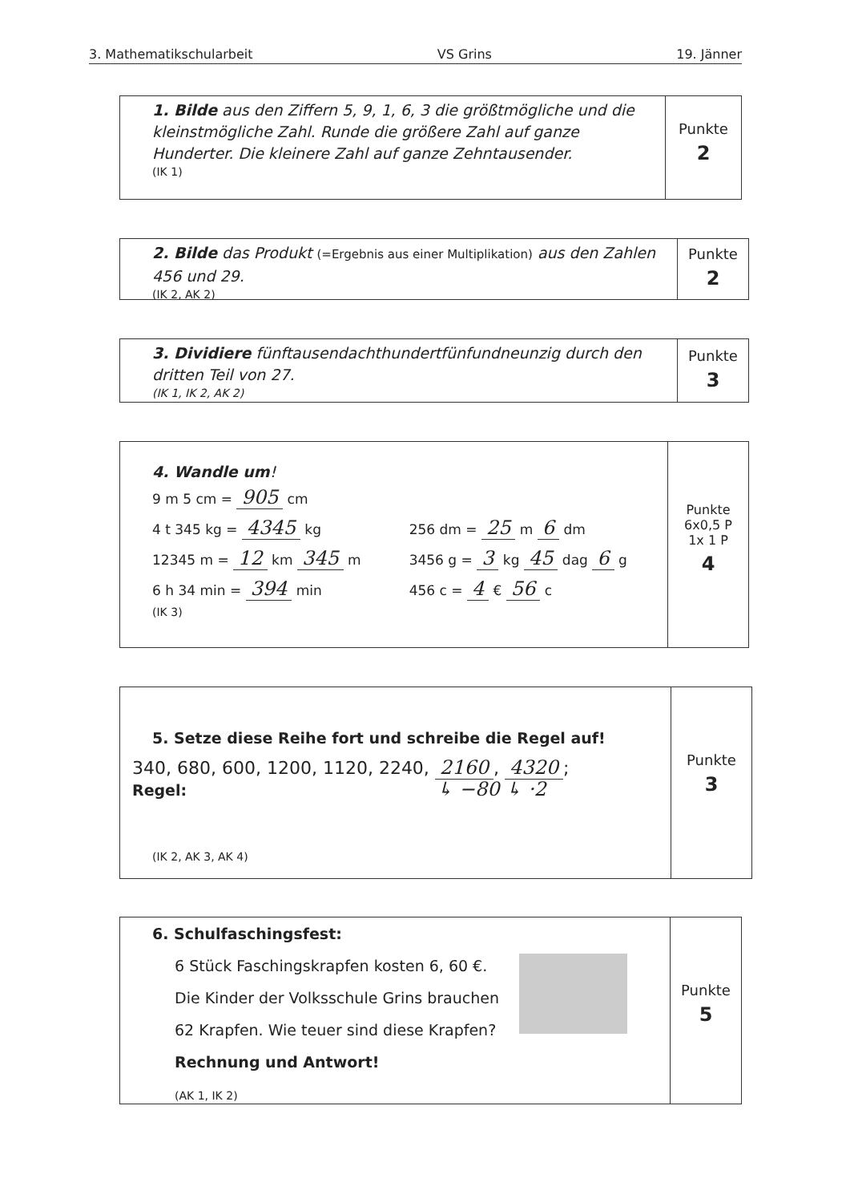3. Mathematikschularbeit VS Grins 19. Jänner
1. Bilde aus den Ziffern 5, 9, 1, 6, 3 die größtmögliche und die kleinstmögliche Zahl. Runde die größere Zahl auf ganze Hunderter. Die kleinere Zahl auf ganze Zehntausender.
(IK 1)
Punkte
2
2. Bilde das Produkt (=Ergebnis aus einer Multiplikation) aus den Zahlen 456 und 29.
(IK 2, AK 2)
Punkte
2
3. Dividiere fünftausendachthundertfünfundneunzig durch den dritten Teil von 27.
(IK 1, IK 2, AK 2)
Punkte
3
4. Wandle um!
9 m 5 cm = 905 cm
4 t 345 kg = 4345 kg
12345 m = 12 km 345 m
6 h 34 min = 394 min
256 dm = 25 m 6 dm
3456 g = 3 kg 45 dag 6 g
456 c = 4 € 56 c
(IK 3)
Punkte
6x0,5 P
1x 1 P
4
5. Setze diese Reihe fort und schreibe die Regel auf!
340, 680, 600, 1200, 1120, 2240, 2160, 4320;
Regel: ↳ −80 ↳ ·2
(IK 2, AK 3, AK 4)
Punkte
3
6. Schulfaschingsfest:
6 Stück Faschingskrapfen kosten 6, 60 €.
Die Kinder der Volksschule Grins brauchen
62 Krapfen. Wie teuer sind diese Krapfen?
Rechnung und Antwort!
(AK 1, IK 2)
Punkte
5